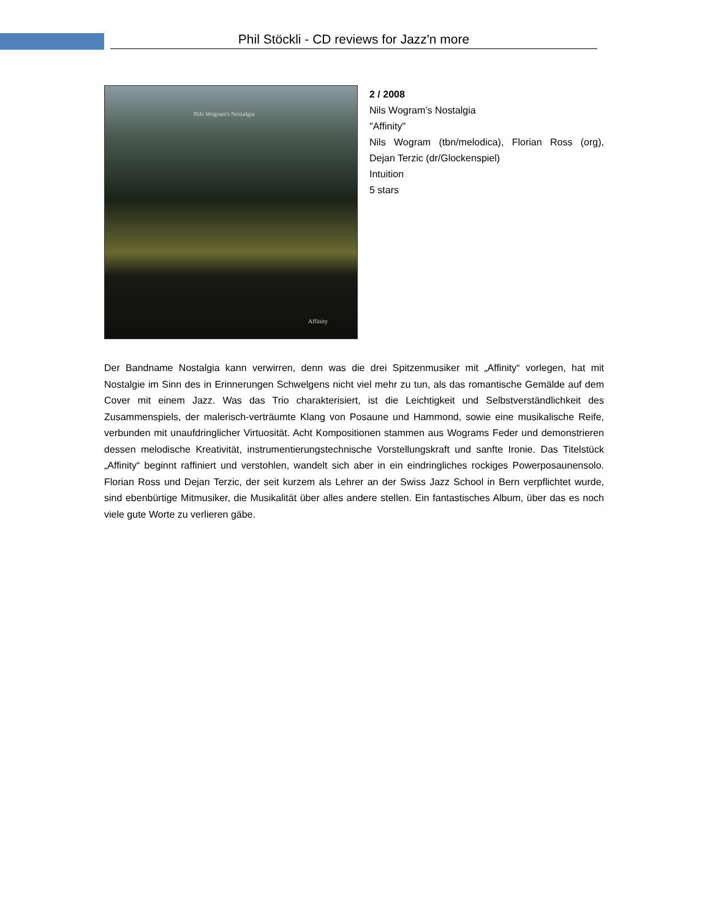Phil Stöckli - CD reviews for Jazz'n more
Nils Wogram's Nostalgia
Affinity
2 / 2008
Nils Wogram’s Nostalgia
"Affinity"
Nils Wogram (tbn/melodica), Florian Ross (org), Dejan Terzic (dr/Glockenspiel)
Intuition
5 stars
Der Bandname Nostalgia kann verwirren, denn was die drei Spitzenmusiker mit „Affinity“ vorlegen, hat mit Nostalgie im Sinn des in Erinnerungen Schwelgens nicht viel mehr zu tun, als das romantische Gemälde auf dem Cover mit einem Jazz. Was das Trio charakterisiert, ist die Leichtigkeit und Selbstverständlichkeit des Zusammenspiels, der malerisch-verträumte Klang von Posaune und Hammond, sowie eine musikalische Reife, verbunden mit unaufdringlicher Virtuosität. Acht Kompositionen stammen aus Wograms Feder und demonstrieren dessen melodische Kreativität, instrumentierungstechnische Vorstellungskraft und sanfte Ironie. Das Titelstück „Affinity“ beginnt raffiniert und verstohlen, wandelt sich aber in ein eindringliches rockiges Powerposaunensolo. Florian Ross und Dejan Terzic, der seit kurzem als Lehrer an der Swiss Jazz School in Bern verpflichtet wurde, sind ebenbürtige Mitmusiker, die Musikalität über alles andere stellen. Ein fantastisches Album, über das es noch viele gute Worte zu verlieren gäbe.